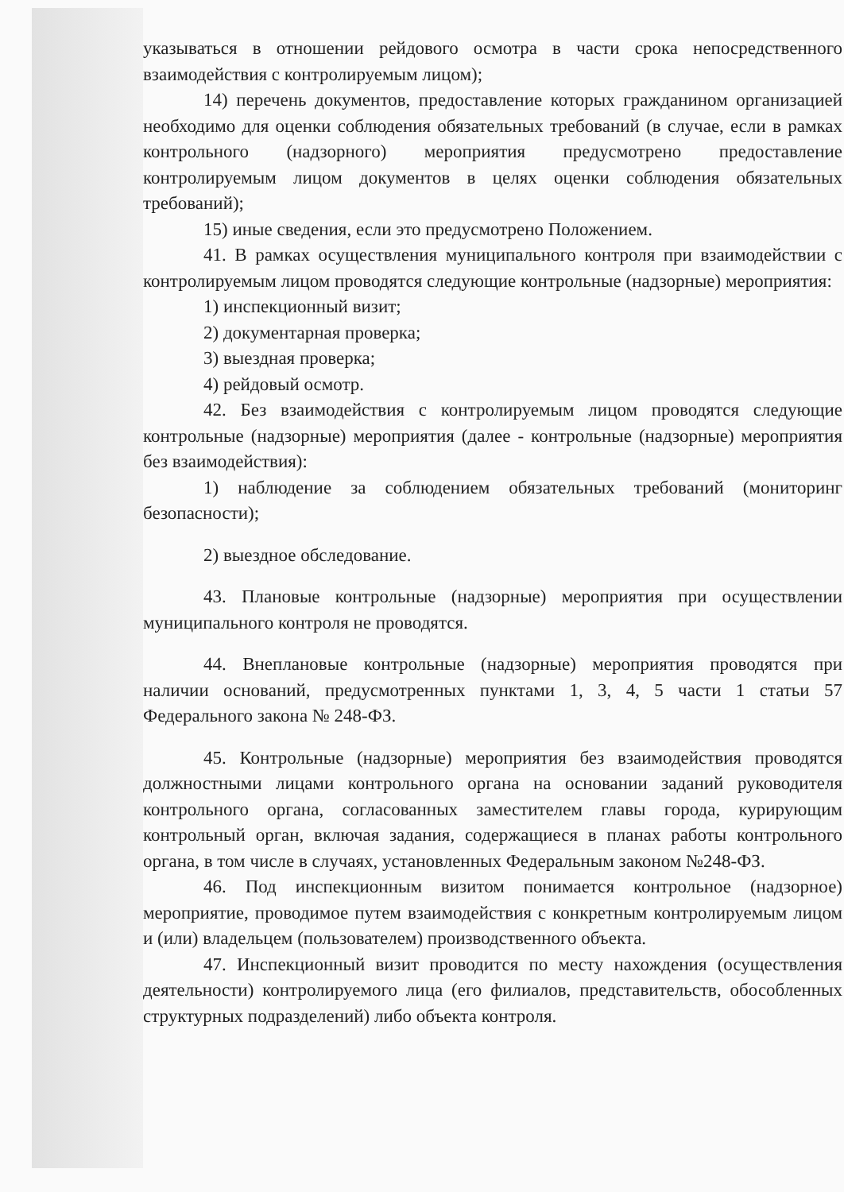указываться в отношении рейдового осмотра в части срока непосредственного взаимодействия с контролируемым лицом);
14) перечень документов, предоставление которых гражданином организацией необходимо для оценки соблюдения обязательных требований (в случае, если в рамках контрольного (надзорного) мероприятия предусмотрено предоставление контролируемым лицом документов в целях оценки соблюдения обязательных требований);
15) иные сведения, если это предусмотрено Положением.
41. В рамках осуществления муниципального контроля при взаимодействии с контролируемым лицом проводятся следующие контрольные (надзорные) мероприятия:
1) инспекционный визит;
2) документарная проверка;
3) выездная проверка;
4) рейдовый осмотр.
42. Без взаимодействия с контролируемым лицом проводятся следующие контрольные (надзорные) мероприятия (далее - контрольные (надзорные) мероприятия без взаимодействия):
1) наблюдение за соблюдением обязательных требований (мониторинг безопасности);
2) выездное обследование.
43. Плановые контрольные (надзорные) мероприятия при осуществлении муниципального контроля не проводятся.
44. Внеплановые контрольные (надзорные) мероприятия проводятся при наличии оснований, предусмотренных пунктами 1, 3, 4, 5 части 1 статьи 57 Федерального закона № 248-ФЗ.
45. Контрольные (надзорные) мероприятия без взаимодействия проводятся должностными лицами контрольного органа на основании заданий руководителя контрольного органа, согласованных заместителем главы города, курирующим контрольный орган, включая задания, содержащиеся в планах работы контрольного органа, в том числе в случаях, установленных Федеральным законом №248-ФЗ.
46. Под инспекционным визитом понимается контрольное (надзорное) мероприятие, проводимое путем взаимодействия с конкретным контролируемым лицом и (или) владельцем (пользователем) производственного объекта.
47. Инспекционный визит проводится по месту нахождения (осуществления деятельности) контролируемого лица (его филиалов, представительств, обособленных структурных подразделений) либо объекта контроля.